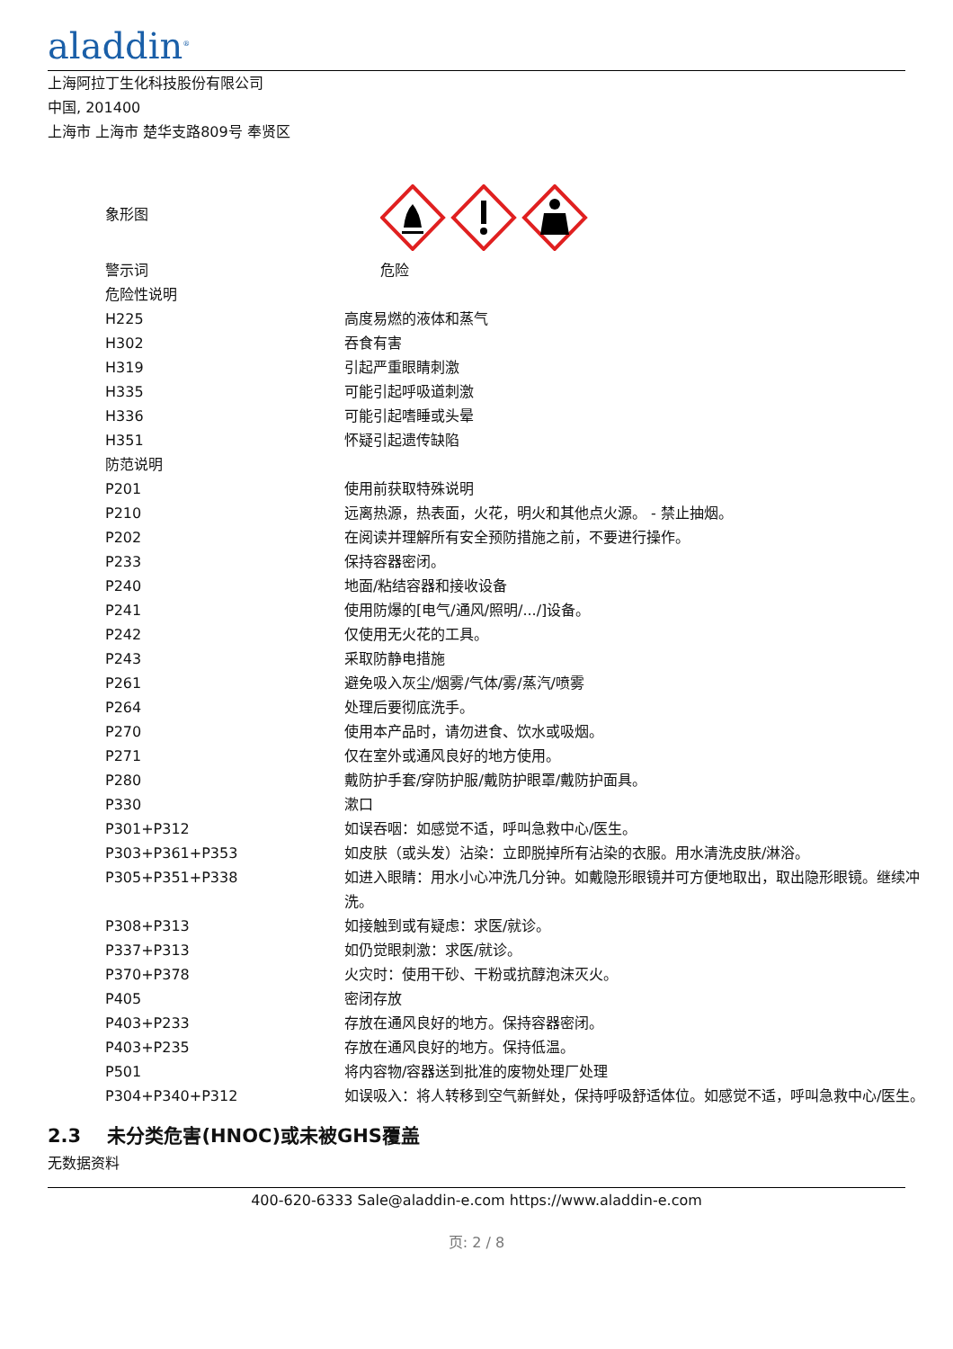aladdin<sup>®</sup>
上海阿拉丁生化科技股份有限公司
中国, 201400
上海市 上海市 楚华支路809号 奉贤区
| 象形图 | |
| 警示词 | 危险 |
| 危险性说明 | |
| H225 | 高度易燃的液体和蒸气 |
| H302 | 吞食有害 |
| H319 | 引起严重眼睛刺激 |
| H335 | 可能引起呼吸道刺激 |
| H336 | 可能引起嗜睡或头晕 |
| H351 | 怀疑引起遗传缺陷 |
| 防范说明 | |
| P201 | 使用前获取特殊说明 |
| P210 | 远离热源，热表面，火花，明火和其他点火源。 - 禁止抽烟。 |
| P202 | 在阅读并理解所有安全预防措施之前，不要进行操作。 |
| P233 | 保持容器密闭。 |
| P240 | 地面/粘结容器和接收设备 |
| P241 | 使用防爆的[电气/通风/照明/.../]设备。 |
| P242 | 仅使用无火花的工具。 |
| P243 | 采取防静电措施 |
| P261 | 避免吸入灰尘/烟雾/气体/雾/蒸汽/喷雾 |
| P264 | 处理后要彻底洗手。 |
| P270 | 使用本产品时，请勿进食、饮水或吸烟。 |
| P271 | 仅在室外或通风良好的地方使用。 |
| P280 | 戴防护手套/穿防护服/戴防护眼罩/戴防护面具。 |
| P330 | 漱口 |
| P301+P312 | 如误吞咽：如感觉不适，呼叫急救中心/医生。 |
| P303+P361+P353 | 如皮肤（或头发）沾染：立即脱掉所有沾染的衣服。用水清洗皮肤/淋浴。 |
| P305+P351+P338 | 如进入眼睛：用水小心冲洗几分钟。如戴隐形眼镜并可方便地取出，取出隐形眼镜。继续冲洗。 |
| P308+P313 | 如接触到或有疑虑：求医/就诊。 |
| P337+P313 | 如仍觉眼刺激：求医/就诊。 |
| P370+P378 | 火灾时：使用干砂、干粉或抗醇泡沫灭火。 |
| P405 | 密闭存放 |
| P403+P233 | 存放在通风良好的地方。保持容器密闭。 |
| P403+P235 | 存放在通风良好的地方。保持低温。 |
| P501 | 将内容物/容器送到批准的废物处理厂处理 |
| P304+P340+P312 | 如误吸入：将人转移到空气新鲜处，保持呼吸舒适体位。如感觉不适，呼叫急救中心/医生。 |
2.3 未分类危害(HNOC)或未被GHS覆盖
无数据资料
400-620-6333 Sale@aladdin-e.com https://www.aladdin-e.com
页: 2 / 8